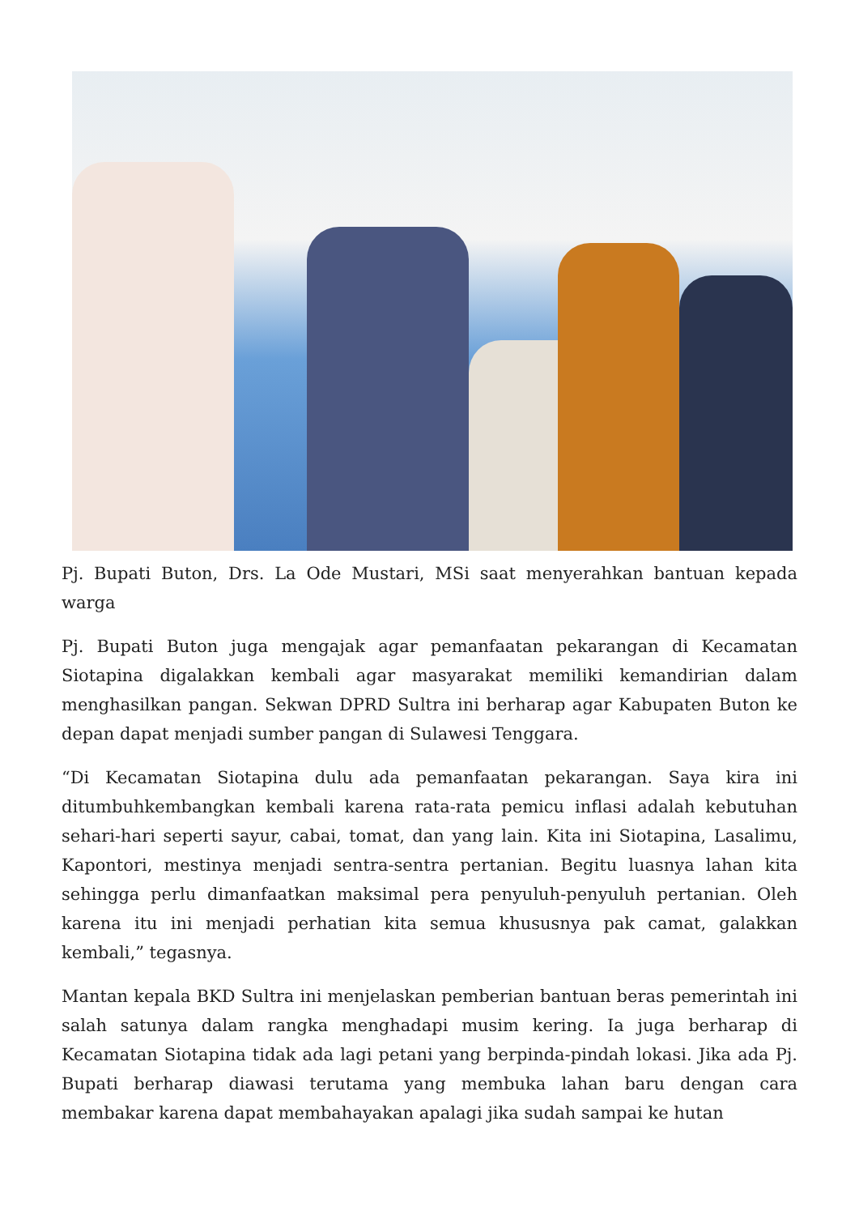Pj. Bupati Buton, Drs. La Ode Mustari, MSi saat menyerahkan bantuan kepada warga
Pj. Bupati Buton juga mengajak agar pemanfaatan pekarangan di Kecamatan Siotapina digalakkan kembali agar masyarakat memiliki kemandirian dalam menghasilkan pangan. Sekwan DPRD Sultra ini berharap agar Kabupaten Buton ke depan dapat menjadi sumber pangan di Sulawesi Tenggara.
“Di Kecamatan Siotapina dulu ada pemanfaatan pekarangan. Saya kira ini ditumbuhkembangkan kembali karena rata-rata pemicu inflasi adalah kebutuhan sehari-hari seperti sayur, cabai, tomat, dan yang lain. Kita ini Siotapina, Lasalimu, Kapontori, mestinya menjadi sentra-sentra pertanian. Begitu luasnya lahan kita sehingga perlu dimanfaatkan maksimal pera penyuluh-penyuluh pertanian. Oleh karena itu ini menjadi perhatian kita semua khususnya pak camat, galakkan kembali,” tegasnya.
Mantan kepala BKD Sultra ini menjelaskan pemberian bantuan beras pemerintah ini salah satunya dalam rangka menghadapi musim kering. Ia juga berharap di Kecamatan Siotapina tidak ada lagi petani yang berpinda-pindah lokasi. Jika ada Pj. Bupati berharap diawasi terutama yang membuka lahan baru dengan cara membakar karena dapat membahayakan apalagi jika sudah sampai ke hutan